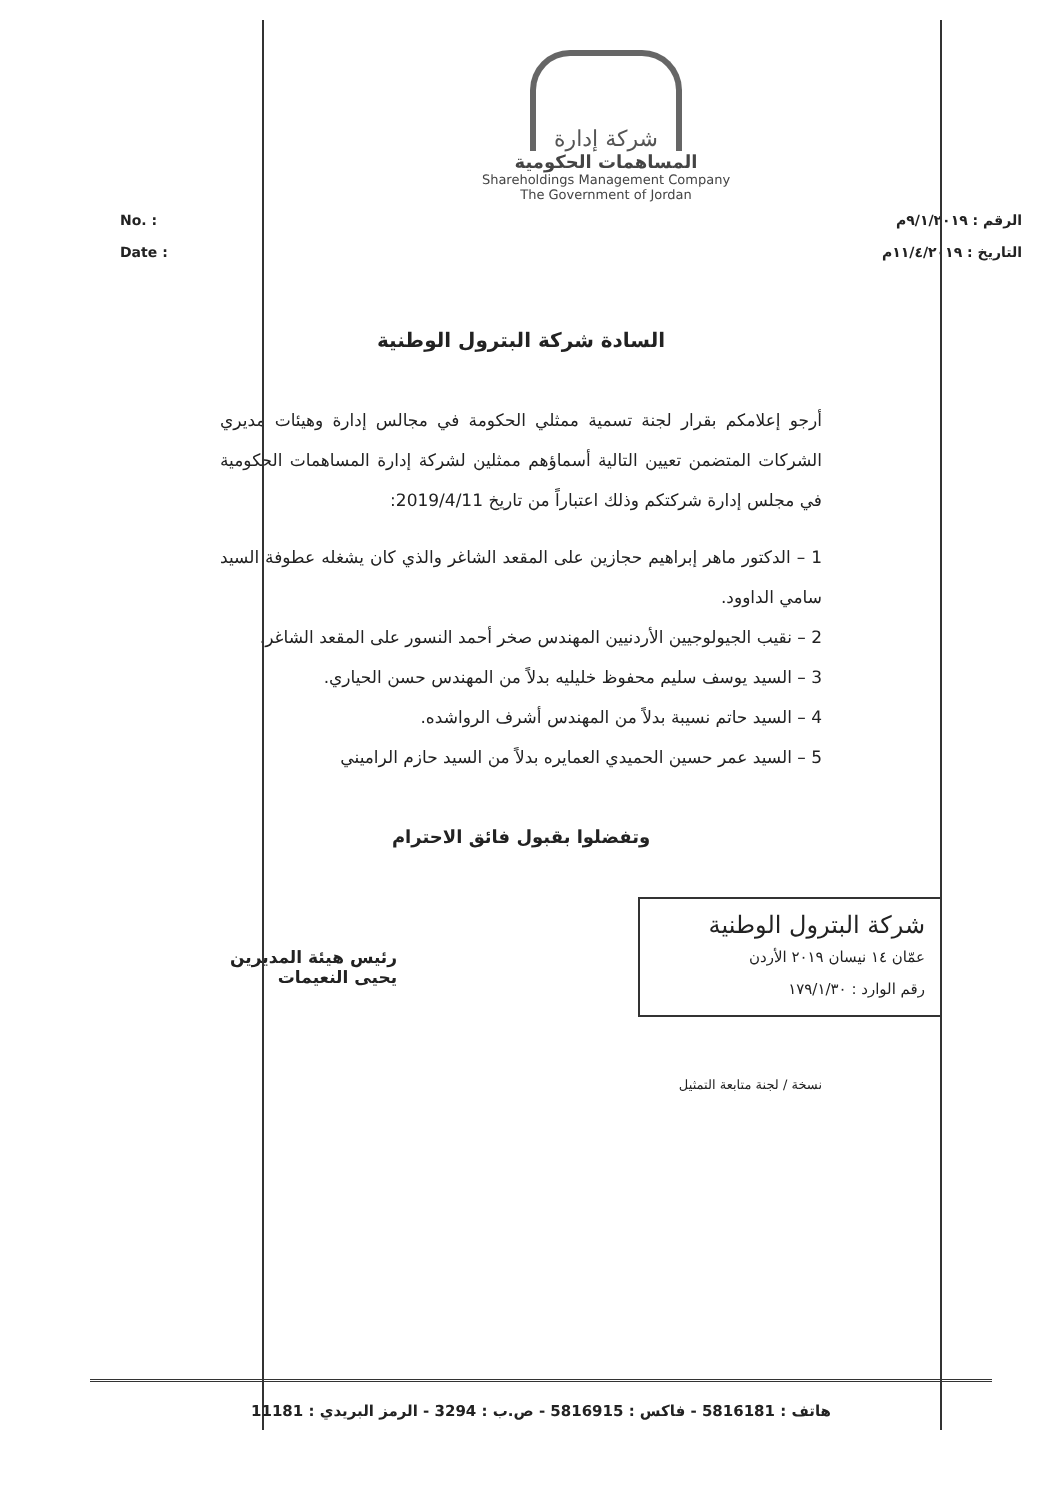شركة إدارة
المساهمات الحكومية
Shareholdings Management Company
The Government of Jordan
No. :
Date :
الرقم : ٩/١/٢٠١٩م
التاريخ : ١١/٤/٢٠١٩م
السادة شركة البترول الوطنية
أرجو إعلامكم بقرار لجنة تسمية ممثلي الحكومة في مجالس إدارة وهيئات مديري الشركات المتضمن تعيين التالية أسماؤهم ممثلين لشركة إدارة المساهمات الحكومية في مجلس إدارة شركتكم وذلك اعتباراً من تاريخ 2019/4/11:
1 – الدكتور ماهر إبراهيم حجازين على المقعد الشاغر والذي كان يشغله عطوفة السيد سامي الداوود.
2 – نقيب الجيولوجيين الأردنيين المهندس صخر أحمد النسور على المقعد الشاغر.
3 – السيد يوسف سليم محفوظ خليليه بدلاً من المهندس حسن الحياري.
4 – السيد حاتم نسيبة بدلاً من المهندس أشرف الرواشده.
5 – السيد عمر حسين الحميدي العمايره بدلاً من السيد حازم الراميني
وتفضلوا بقبول فائق الاحترام
شركة البترول الوطنية
عمّان ١٤ نيسان ٢٠١٩ الأردن
رقم الوارد : ١٧٩/١/٣٠
رئيس هيئة المديرين
يحيى النعيمات
نسخة / لجنة متابعة التمثيل
هاتف : 5816181 - فاكس : 5816915 - ص.ب : 3294 - الرمز البريدي : 11181